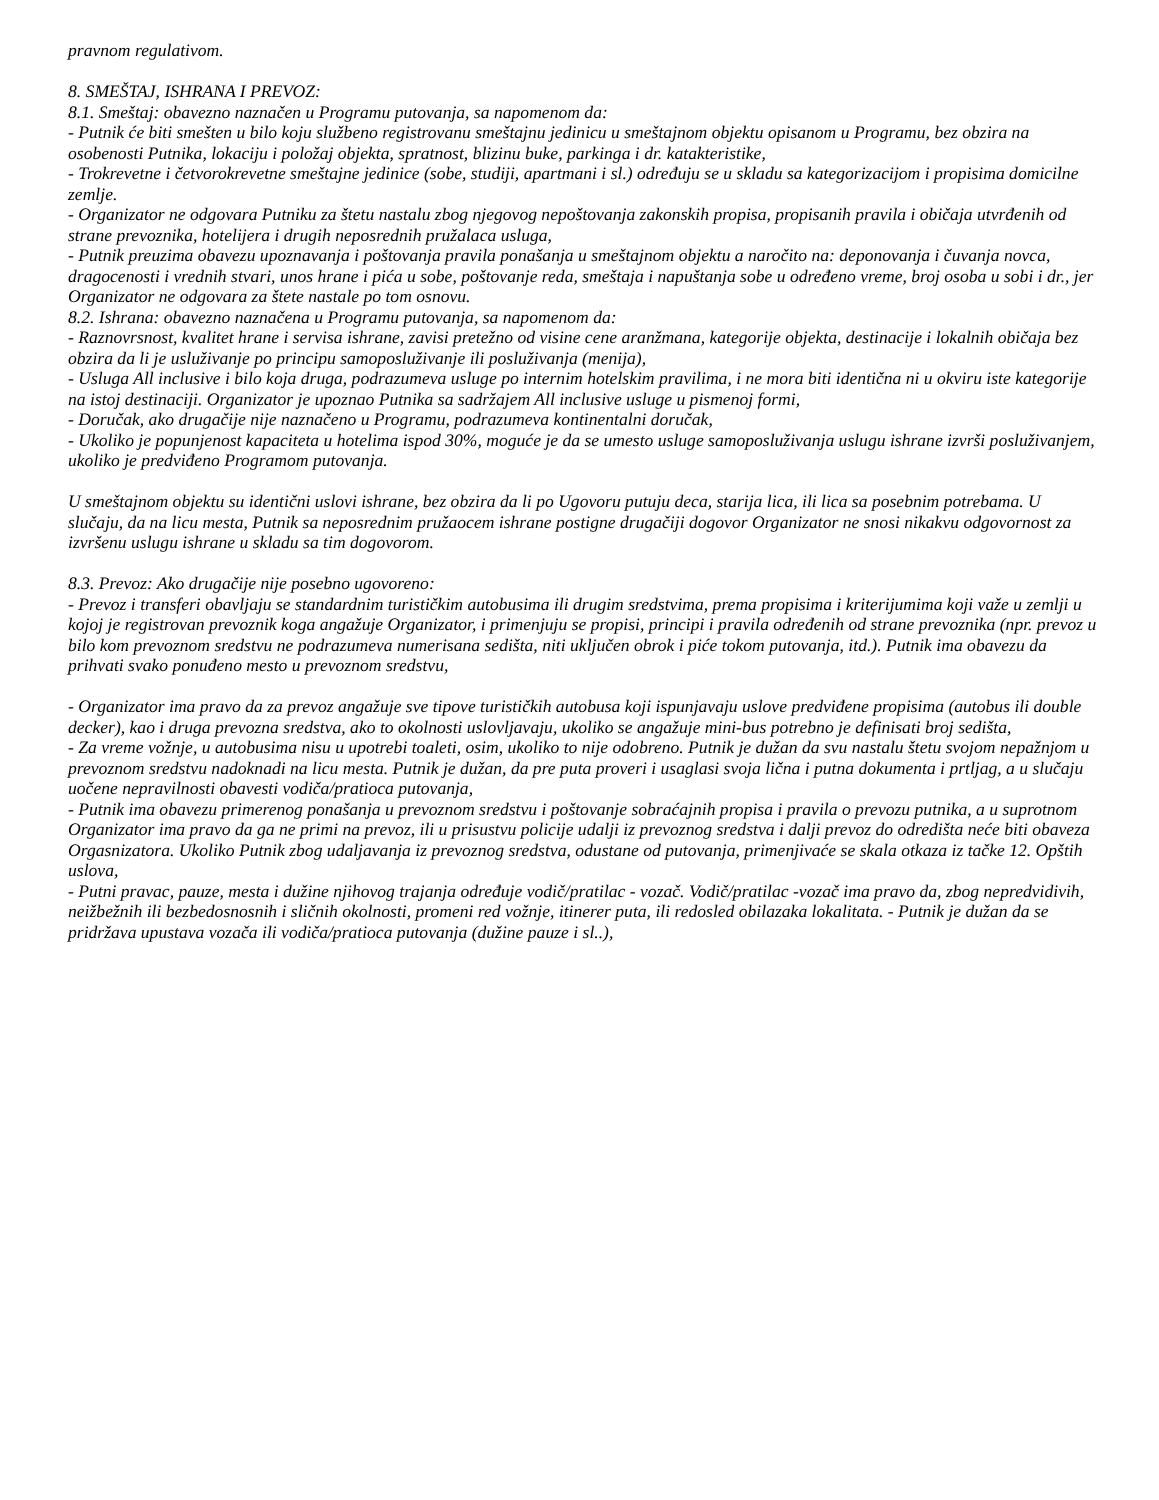pravnom regulativom.
8. SMEŠTAJ, ISHRANA I PREVOZ:
8.1. Smeštaj: obavezno naznačen u Programu putovanja, sa napomenom da:
- Putnik će biti smešten u bilo koju službeno registrovanu smeštajnu jedinicu u smeštajnom objektu opisanom u Programu, bez obzira na osobenosti Putnika, lokaciju i položaj objekta, spratnost, blizinu buke, parkinga i dr. katakteristike,
- Trokrevetne i četvorokrevetne smeštajne jedinice (sobe, studiji, apartmani i sl.) određuju se u skladu sa kategorizacijom i propisima domicilne zemlje.
- Organizator ne odgovara Putniku za štetu nastalu zbog njegovog nepoštovanja zakonskih propisa, propisanih pravila i običaja utvrđenih od strane prevoznika, hotelijera i drugih neposrednih pružalaca usluga,
- Putnik preuzima obavezu upoznavanja i poštovanja pravila ponašanja u smeštajnom objektu a naročito na: deponovanja i čuvanja novca, dragocenosti i vrednih stvari, unos hrane i pića u sobe, poštovanje reda, smeštaja i napuštanja sobe u određeno vreme, broj osoba u sobi i dr., jer Organizator ne odgovara za štete nastale po tom osnovu.
8.2. Ishrana: obavezno naznačena u Programu putovanja, sa napomenom da:
- Raznovrsnost, kvalitet hrane i servisa ishrane, zavisi pretežno od visine cene aranžmana, kategorije objekta, destinacije i lokalnih običaja bez obzira da li je usluživanje po principu samoposluživanje ili posluživanja (menija),
- Usluga All inclusive i bilo koja druga, podrazumeva usluge po internim hotelskim pravilima, i ne mora biti identična ni u okviru iste kategorije na istoj destinaciji. Organizator je upoznao Putnika sa sadržajem All inclusive usluge u pismenoj formi,
- Doručak, ako drugačije nije naznačeno u Programu, podrazumeva kontinentalni doručak,
- Ukoliko je popunjenost kapaciteta u hotelima ispod 30%, moguće je da se umesto usluge samoposluživanja uslugu ishrane izvrši posluživanjem, ukoliko je predviđeno Programom putovanja.
U smeštajnom objektu su identični uslovi ishrane, bez obzira da li po Ugovoru putuju deca, starija lica, ili lica sa posebnim potrebama. U slučaju, da na licu mesta, Putnik sa neposrednim pružaocem ishrane postigne drugačiji dogovor Organizator ne snosi nikakvu odgovornost za izvršenu uslugu ishrane u skladu sa tim dogovorom.
8.3. Prevoz: Ako drugačije nije posebno ugovoreno:
- Prevoz i transferi obavljaju se standardnim turističkim autobusima ili drugim sredstvima, prema propisima i kriterijumima koji važe u zemlji u kojoj je registrovan prevoznik koga angažuje Organizator, i primenjuju se propisi, principi i pravila određenih od strane prevoznika (npr. prevoz u bilo kom prevoznom sredstvu ne podrazumeva numerisana sedišta, niti uključen obrok i piće tokom putovanja, itd.). Putnik ima obavezu da prihvati svako ponuđeno mesto u prevoznom sredstvu,
- Organizator ima pravo da za prevoz angažuje sve tipove turističkih autobusa koji ispunjavaju uslove predviđene propisima (autobus ili double decker), kao i druga prevozna sredstva, ako to okolnosti uslovljavaju, ukoliko se angažuje mini-bus potrebno je definisati broj sedišta,
- Za vreme vožnje, u autobusima nisu u upotrebi toaleti, osim, ukoliko to nije odobreno. Putnik je dužan da svu nastalu štetu svojom nepažnjom u prevoznom sredstvu nadoknadi na licu mesta. Putnik je dužan, da pre puta proveri i usaglasi svoja lična i putna dokumenta i prtljag, a u slučaju uočene nepravilnosti obavesti vodiča/pratioca putovanja,
- Putnik ima obavezu primerenog ponašanja u prevoznom sredstvu i poštovanje sobraćajnih propisa i pravila o prevozu putnika, a u suprotnom Organizator ima pravo da ga ne primi na prevoz, ili u prisustvu policije udalji iz prevoznog sredstva i dalji prevoz do odredišta neće biti obaveza Orgasnizatora. Ukoliko Putnik zbog udaljavanja iz prevoznog sredstva, odustane od putovanja, primenjivaće se skala otkaza iz tačke 12. Opštih uslova,
- Putni pravac, pauze, mesta i dužine njihovog trajanja određuje vodič/pratilac - vozač. Vodič/pratilac -vozač ima pravo da, zbog nepredvidivih, neižbežnih ili bezbedosnosnih i sličnih okolnosti, promeni red vožnje, itinerer puta, ili redosled obilazaka lokalitata. - Putnik je dužan da se pridržava upustava vozača ili vodiča/pratioca putovanja (dužine pauze i sl..),